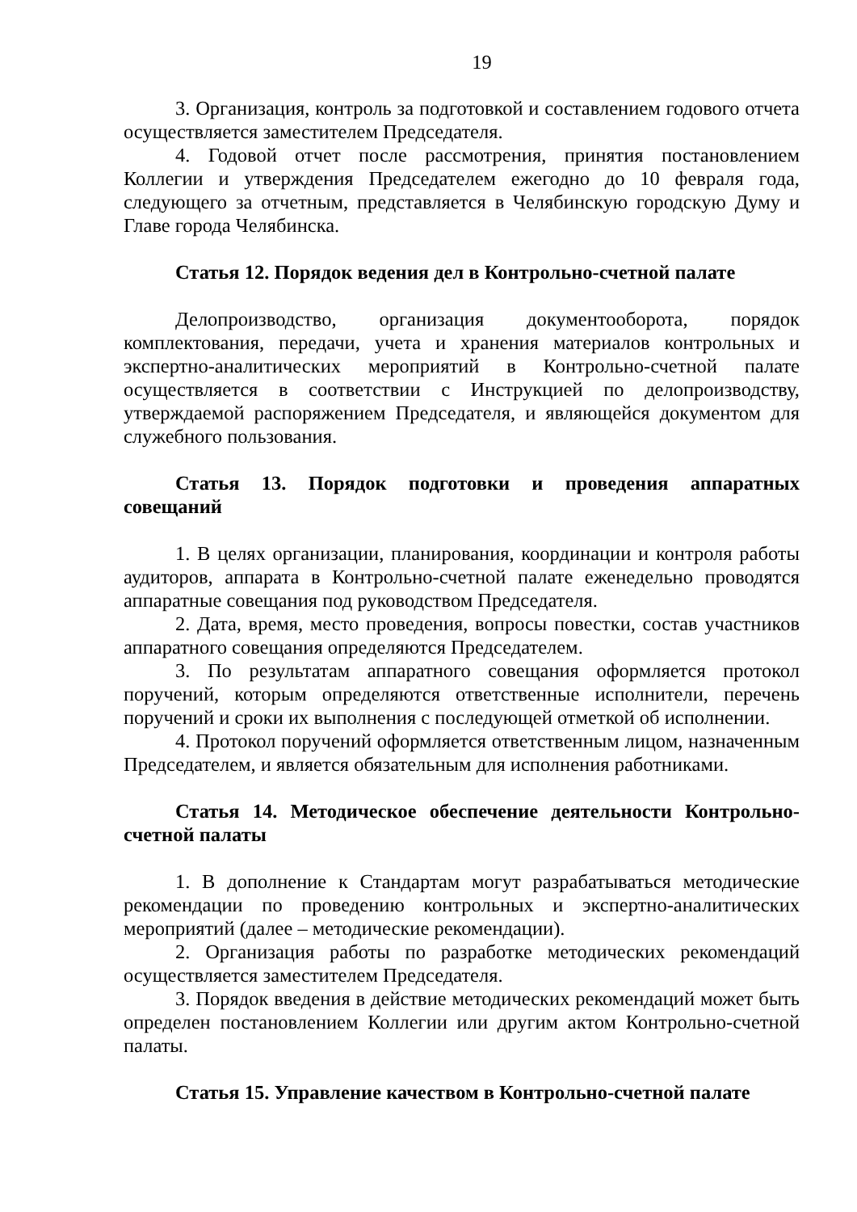19
3. Организация, контроль за подготовкой и составлением годового отчета осуществляется заместителем Председателя.
4. Годовой отчет после рассмотрения, принятия постановлением Коллегии и утверждения Председателем ежегодно до 10 февраля года, следующего за отчетным, представляется в Челябинскую городскую Думу и Главе города Челябинска.
Статья 12. Порядок ведения дел в Контрольно-счетной палате
Делопроизводство, организация документооборота, порядок комплектования, передачи, учета и хранения материалов контрольных и экспертно-аналитических мероприятий в Контрольно-счетной палате осуществляется в соответствии с Инструкцией по делопроизводству, утверждаемой распоряжением Председателя, и являющейся документом для служебного пользования.
Статья 13. Порядок подготовки и проведения аппаратных совещаний
1. В целях организации, планирования, координации и контроля работы аудиторов, аппарата в Контрольно-счетной палате еженедельно проводятся аппаратные совещания под руководством Председателя.
2. Дата, время, место проведения, вопросы повестки, состав участников аппаратного совещания определяются Председателем.
3. По результатам аппаратного совещания оформляется протокол поручений, которым определяются ответственные исполнители, перечень поручений и сроки их выполнения с последующей отметкой об исполнении.
4. Протокол поручений оформляется ответственным лицом, назначенным Председателем, и является обязательным для исполнения работниками.
Статья 14. Методическое обеспечение деятельности Контрольно-счетной палаты
1. В дополнение к Стандартам могут разрабатываться методические рекомендации по проведению контрольных и экспертно-аналитических мероприятий (далее – методические рекомендации).
2. Организация работы по разработке методических рекомендаций осуществляется заместителем Председателя.
3. Порядок введения в действие методических рекомендаций может быть определен постановлением Коллегии или другим актом Контрольно-счетной палаты.
Статья 15. Управление качеством в Контрольно-счетной палате